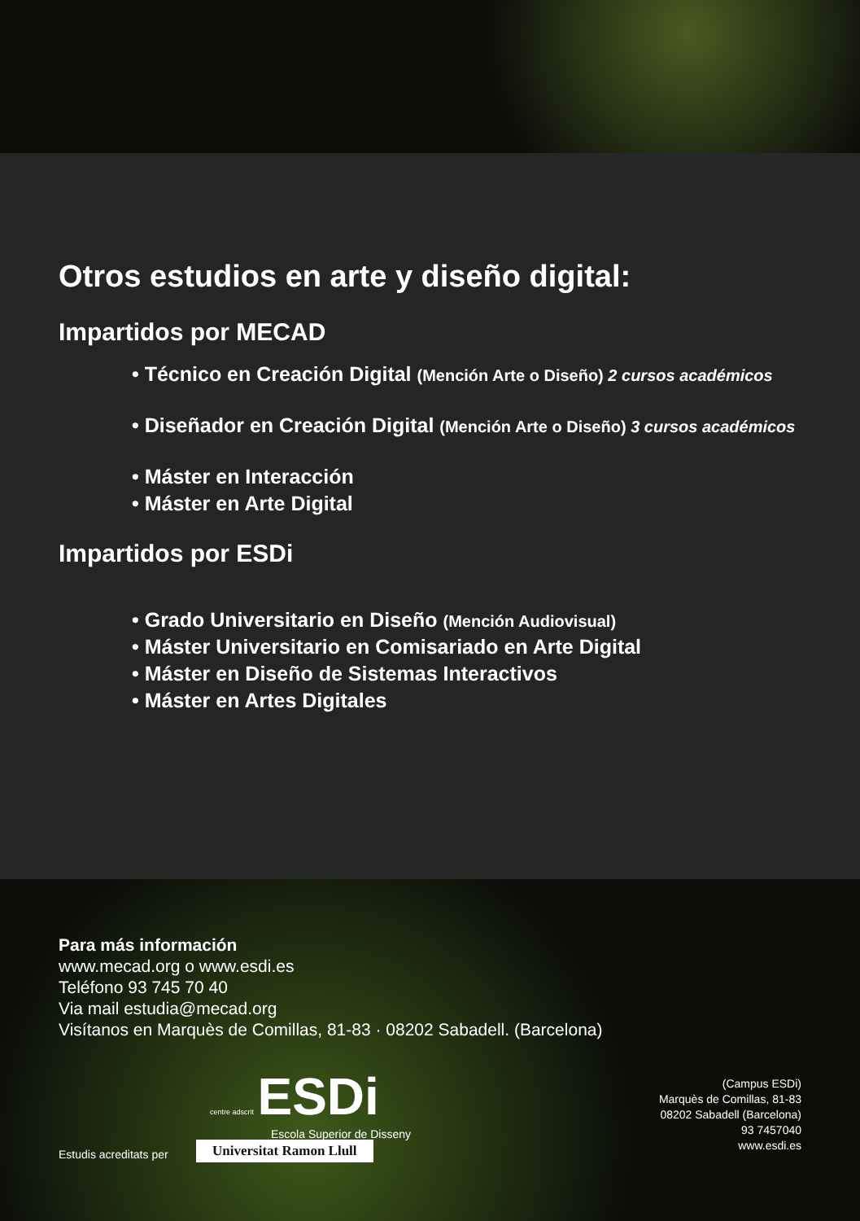Otros estudios en arte y diseño digital:
Impartidos por MECAD
• Técnico en Creación Digital (Mención Arte o Diseño) 2 cursos académicos
• Diseñador en Creación Digital (Mención Arte o Diseño) 3 cursos académicos
• Máster en Interacción
• Máster en Arte Digital
Impartidos por ESDi
• Grado Universitario en Diseño (Mención Audiovisual)
• Máster Universitario en Comisariado en Arte Digital
• Máster en Diseño de Sistemas Interactivos
• Máster en Artes Digitales
Para más información
www.mecad.org o www.esdi.es
Teléfono 93 745 70 40
Via mail estudia@mecad.org
Visítanos en Marquès de Comillas, 81-83 · 08202 Sabadell. (Barcelona)
centre adscrit ESDi
Escola Superior de Disseny
(Campus ESDi)
Marquès de Comillas, 81-83
08202 Sabadell (Barcelona)
93 7457040
www.esdi.es
Estudis acreditats per Universitat Ramon Llull